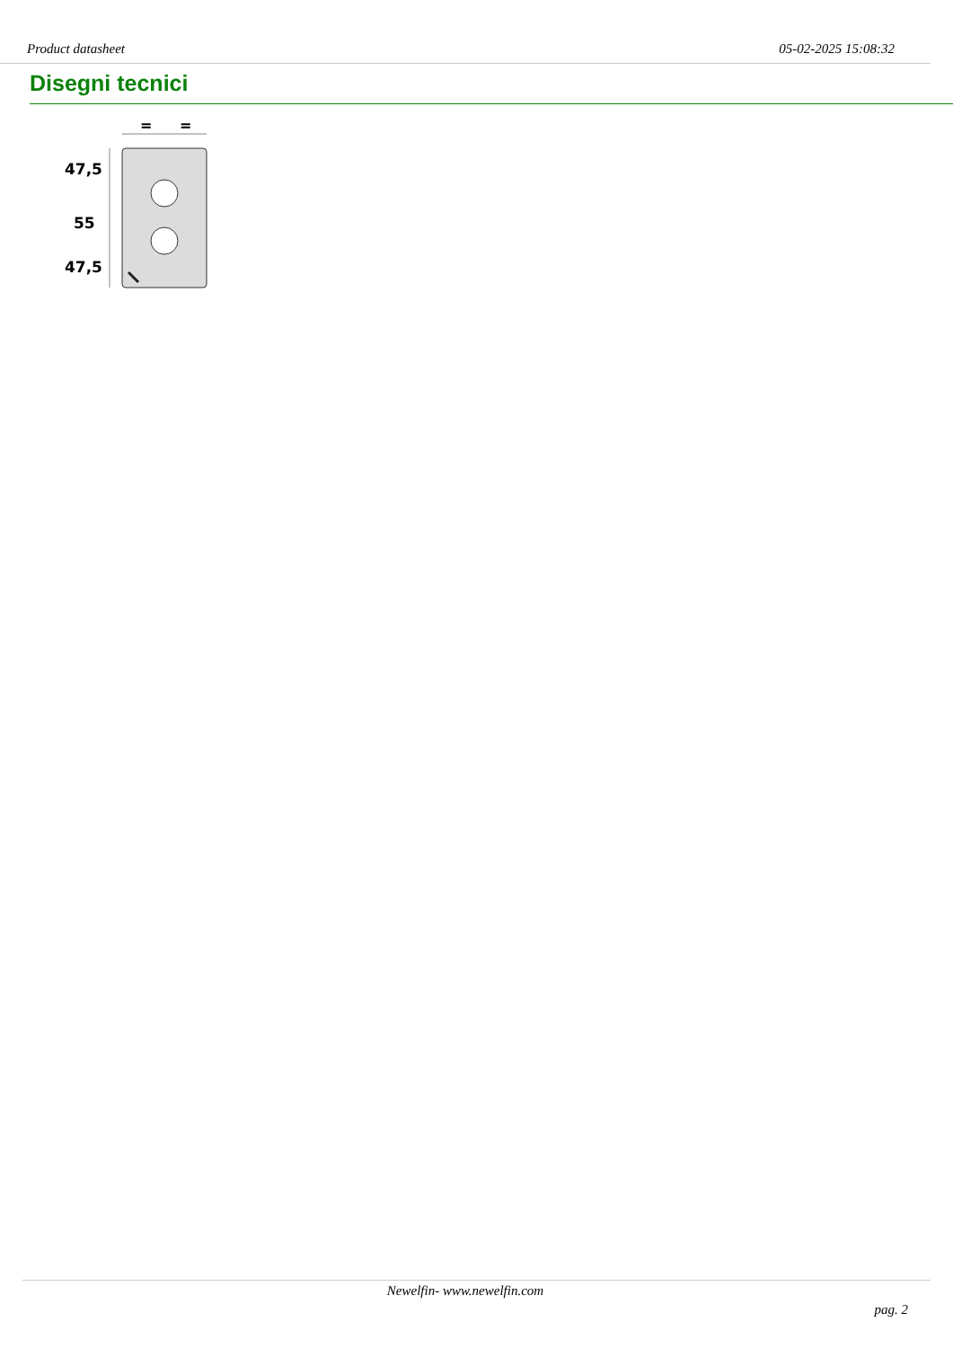Product datasheet 05-02-2025 15:08:32
Disegni tecnici
=
=
47,5
55
47,5
Newelfin- www.newelfin.com
pag. 2